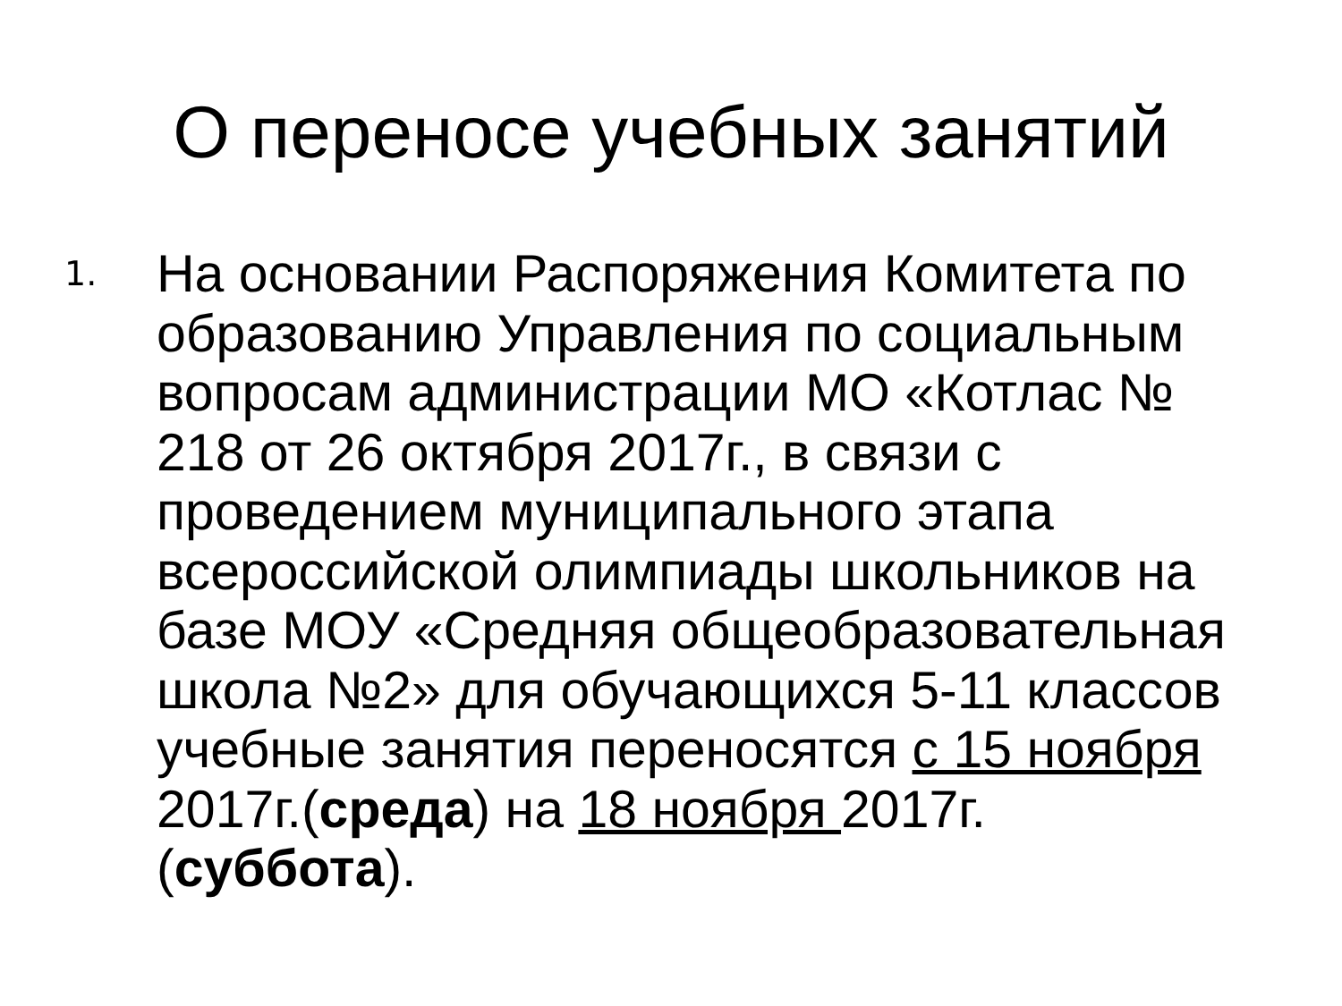О переносе учебных занятий
1.
На основании Распоряжения Комитета по образованию Управления по социальным вопросам администрации МО «Котлас № 218 от 26 октября 2017г., в связи с проведением муниципального этапа всероссийской олимпиады школьников на базе МОУ «Средняя общеобразовательная школа №2» для обучающихся 5-11 классов учебные занятия переносятся с 15 ноября 2017г.(среда) на 18 ноября 2017г. (суббота).